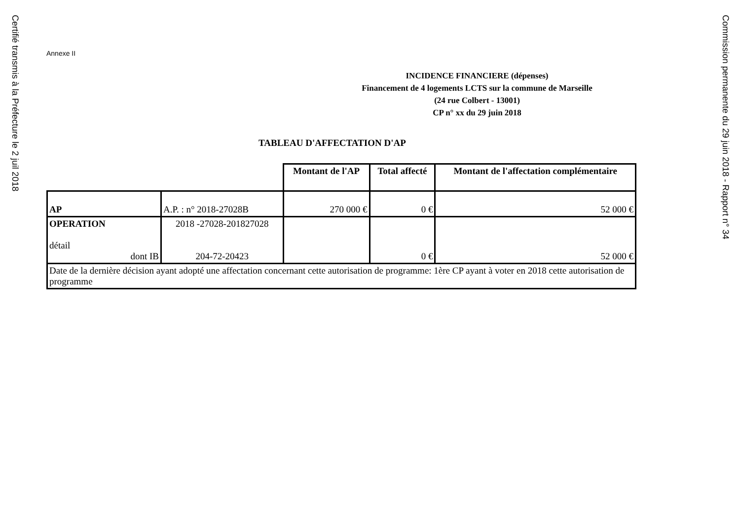Certifié transmis à la Préfecture le 2 juil 2018
Annexe II
INCIDENCE FINANCIERE (dépenses)
Financement de 4 logements LCTS sur la commune de Marseille
(24 rue Colbert - 13001)
CP n° xx du 29 juin 2018
TABLEAU D'AFFECTATION D'AP
| | | Montant de l'AP | Total affecté | Montant de l'affectation complémentaire |
| AP | A.P. : n° 2018-27028B | 270 000 € | 0 € | 52 000 € |
| OPERATION détail dont IB | 2018 -27028-201827028 204-72-20423 | | 0 € | 52 000 € |
| Date de la dernière décision ayant adopté une affectation concernant cette autorisation de programme: 1ère CP ayant à voter en 2018 cette autorisation de programme | | | | |
Commission permanente du 29 juin 2018 - Rapport n° 34